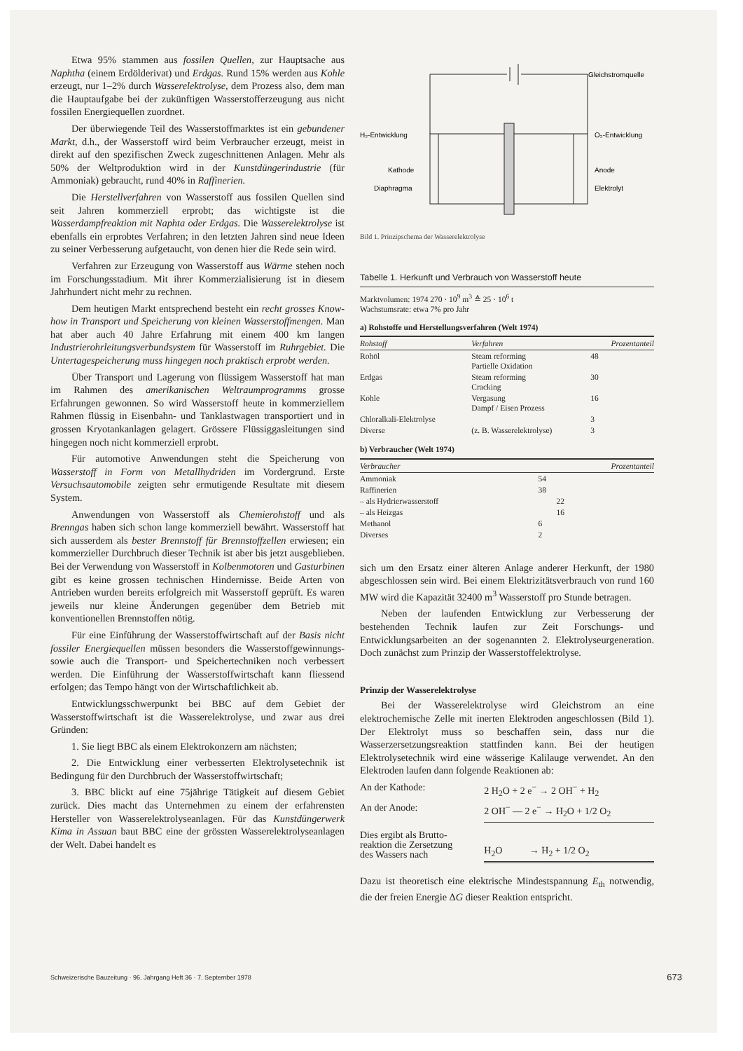Etwa 95% stammen aus fossilen Quellen, zur Hauptsache aus Naphtha (einem Erdölderivat) und Erdgas. Rund 15% werden aus Kohle erzeugt, nur 1–2% durch Wasserelektrolyse, dem Prozess also, dem man die Hauptaufgabe bei der zukünftigen Wasserstofferzeugung aus nicht fossilen Energiequellen zuordnet.
Der überwiegende Teil des Wasserstoffmarktes ist ein gebundener Markt, d.h., der Wasserstoff wird beim Verbraucher erzeugt, meist in direkt auf den spezifischen Zweck zugeschnittenen Anlagen. Mehr als 50% der Weltproduktion wird in der Kunstdüngerindustrie (für Ammoniak) gebraucht, rund 40% in Raffinerien.
Die Herstellverfahren von Wasserstoff aus fossilen Quellen sind seit Jahren kommerziell erprobt; das wichtigste ist die Wasserdampfreaktion mit Naphta oder Erdgas. Die Wasserelektrolyse ist ebenfalls ein erprobtes Verfahren; in den letzten Jahren sind neue Ideen zu seiner Verbesserung aufgetaucht, von denen hier die Rede sein wird.
Verfahren zur Erzeugung von Wasserstoff aus Wärme stehen noch im Forschungsstadium. Mit ihrer Kommerzialisierung ist in diesem Jahrhundert nicht mehr zu rechnen.
Dem heutigen Markt entsprechend besteht ein recht grosses Know-how in Transport und Speicherung von kleinen Wasserstoffmengen. Man hat aber auch 40 Jahre Erfahrung mit einem 400 km langen Industrierohrleitungsverbundsystem für Wasserstoff im Ruhrgebiet. Die Untertagespeicherung muss hingegen noch praktisch erprobt werden.
Über Transport und Lagerung von flüssigem Wasserstoff hat man im Rahmen des amerikanischen Weltraumprogramms grosse Erfahrungen gewonnen. So wird Wasserstoff heute in kommerziellem Rahmen flüssig in Eisenbahn- und Tanklastwagen transportiert und in grossen Kryotankanlagen gelagert. Grössere Flüssiggasleitungen sind hingegen noch nicht kommerziell erprobt.
Für automotive Anwendungen steht die Speicherung von Wasserstoff in Form von Metallhydriden im Vordergrund. Erste Versuchsautomobile zeigten sehr ermutigende Resultate mit diesem System.
Anwendungen von Wasserstoff als Chemierohstoff und als Brenngas haben sich schon lange kommerziell bewährt. Wasserstoff hat sich ausserdem als bester Brennstoff für Brennstoffzellen erwiesen; ein kommerzieller Durchbruch dieser Technik ist aber bis jetzt ausgeblieben. Bei der Verwendung von Wasserstoff in Kolbenmotoren und Gasturbinen gibt es keine grossen technischen Hindernisse. Beide Arten von Antrieben wurden bereits erfolgreich mit Wasserstoff geprüft. Es waren jeweils nur kleine Änderungen gegenüber dem Betrieb mit konventionellen Brennstoffen nötig.
Für eine Einführung der Wasserstoffwirtschaft auf der Basis nicht fossiler Energiequellen müssen besonders die Wasserstoffgewinnungs- sowie auch die Transport- und Speichertechniken noch verbessert werden. Die Einführung der Wasserstoffwirtschaft kann fliessend erfolgen; das Tempo hängt von der Wirtschaftlichkeit ab.
Entwicklungsschwerpunkt bei BBC auf dem Gebiet der Wasserstoffwirtschaft ist die Wasserelektrolyse, und zwar aus drei Gründen:
1. Sie liegt BBC als einem Elektrokonzern am nächsten;
2. Die Entwicklung einer verbesserten Elektrolysetechnik ist Bedingung für den Durchbruch der Wasserstoffwirtschaft;
3. BBC blickt auf eine 75jährige Tätigkeit auf diesem Gebiet zurück. Dies macht das Unternehmen zu einem der erfahrensten Hersteller von Wasserelektrolyseanlagen. Für das Kunstdüngerwerk Kima in Assuan baut BBC eine der grössten Wasserelektrolyseanlagen der Welt. Dabei handelt es
Gleichstromquelle
H₂-Entwicklung
O₂-Entwicklung
Kathode
Anode
Diaphragma
Elektrolyt
Bild 1. Prinzipschema der Wasserelektrolyse
Tabelle 1. Herkunft und Verbrauch von Wasserstoff heute
Marktvolumen: 1974 270 · 10<sup>9</sup> m<sup>3</sup> ≙ 25 · 10<sup>6</sup> t
Wachstumsrate: etwa 7% pro Jahr
a) Rohstoffe und Herstellungsverfahren (Welt 1974)
| Rohstoff | Verfahren | Prozentanteil |
| --- | --- | --- |
| Rohöl | Steam reforming Partielle Oxidation | 48 |
| Erdgas | Steam reforming Cracking | 30 |
| Kohle | Vergasung Dampf / Eisen Prozess | 16 |
| Chloralkali-Elektrolyse | | 3 |
| Diverse | (z. B. Wasserelektrolyse) | 3 |
b) Verbraucher (Welt 1974)
| Verbraucher | | Prozentanteil |
| --- | --- | --- |
| Ammoniak | 54 | |
| Raffinerien | 38 | |
| – als Hydrierwasserstoff | | 22 |
| – als Heizgas | | 16 |
| Methanol | 6 | |
| Diverses | 2 | |
sich um den Ersatz einer älteren Anlage anderer Herkunft, der 1980 abgeschlossen sein wird. Bei einem Elektrizitätsverbrauch von rund 160 MW wird die Kapazität 32400 m<sup>3</sup> Wasserstoff pro Stunde betragen.
Neben der laufenden Entwicklung zur Verbesserung der bestehenden Technik laufen zur Zeit Forschungs- und Entwicklungsarbeiten an der sogenannten 2. Elektrolyseurgeneration. Doch zunächst zum Prinzip der Wasserstoffelektrolyse.
Prinzip der Wasserelektrolyse
Bei der Wasserelektrolyse wird Gleichstrom an eine elektrochemische Zelle mit inerten Elektroden angeschlossen (Bild 1). Der Elektrolyt muss so beschaffen sein, dass nur die Wasserzersetzungsreaktion stattfinden kann. Bei der heutigen Elektrolysetechnik wird eine wässerige Kalilauge verwendet. An den Elektroden laufen dann folgende Reaktionen ab:
| An der Kathode: | 2 H<sub>2</sub>O + 2 e<sup>−</sup> → 2 OH<sup>−</sup> + H<sub>2</sub> |
| An der Anode: | 2 OH<sup>−</sup> — 2 e<sup>−</sup> → H<sub>2</sub>O + 1/2 O<sub>2</sub> |
| Dies ergibt als Brutto- reaktion die Zersetzung des Wassers nach | H<sub>2</sub>O → H<sub>2</sub> + 1/2 O<sub>2</sub> |
Dazu ist theoretisch eine elektrische Mindestspannung E<sub>th</sub> notwendig, die der freien Energie ΔG dieser Reaktion entspricht.
Schweizerische Bauzeitung · 96. Jahrgang Heft 36 · 7. September 1978 673